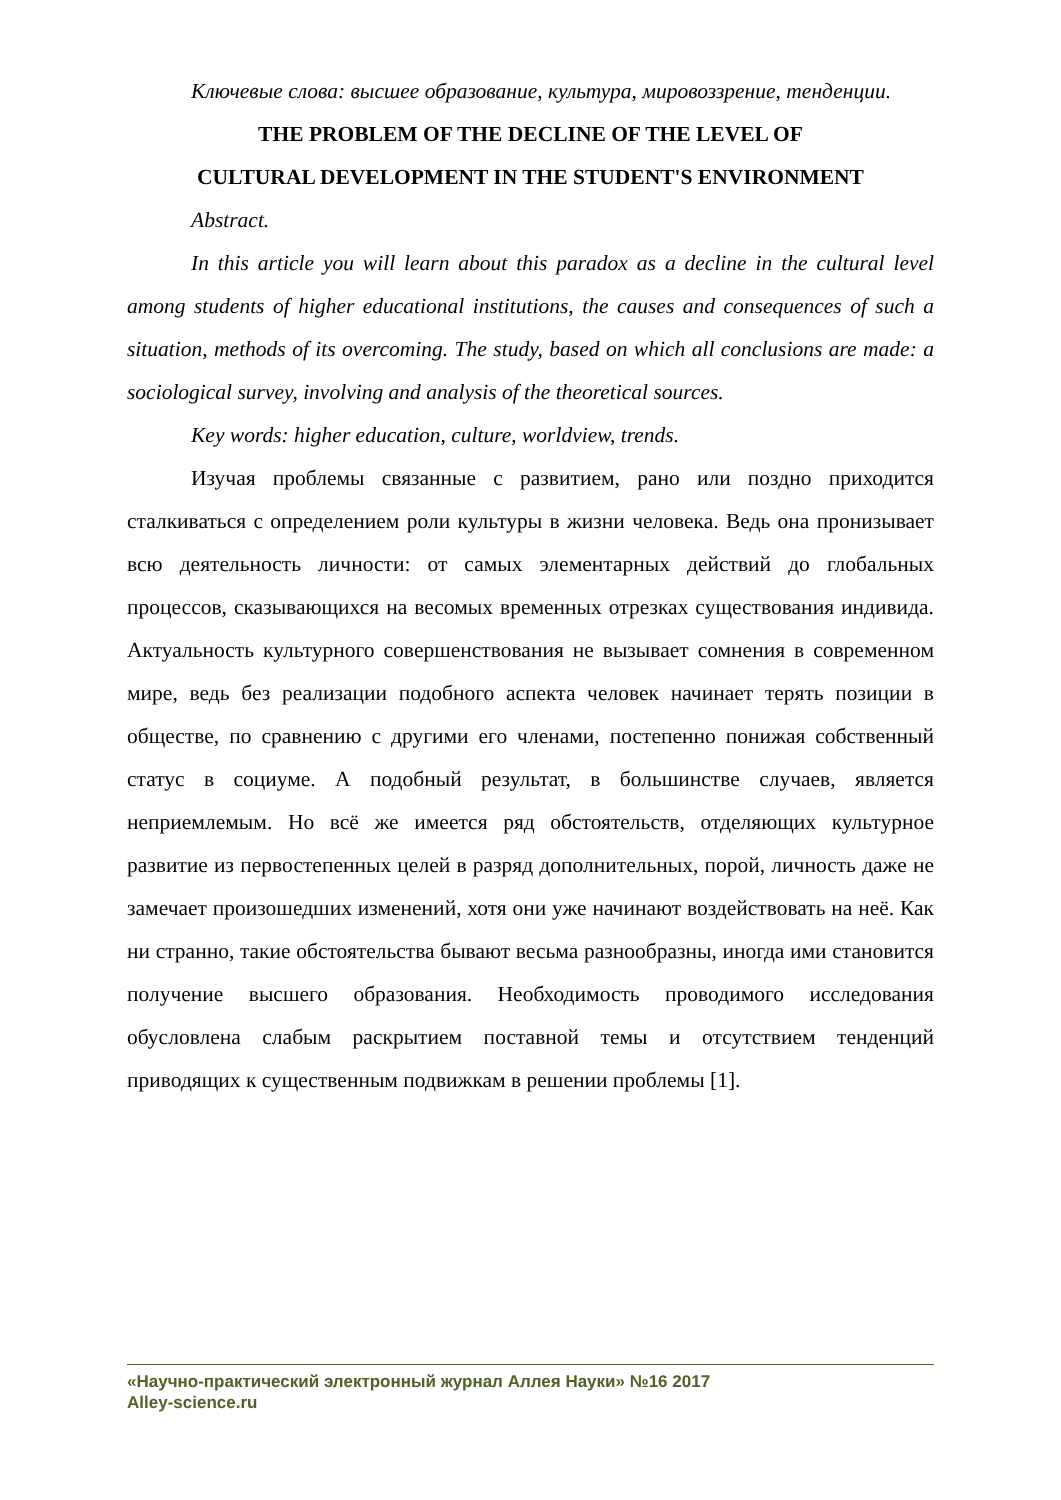Ключевые слова: высшее образование, культура, мировоззрение, тенденции.
THE PROBLEM OF THE DECLINE OF THE LEVEL OF
CULTURAL DEVELOPMENT IN THE STUDENT'S ENVIRONMENT
Abstract.
In this article you will learn about this paradox as a decline in the cultural level among students of higher educational institutions, the causes and consequences of such a situation, methods of its overcoming. The study, based on which all conclusions are made: a sociological survey, involving and analysis of the theoretical sources.
Key words: higher education, culture, worldview, trends.
Изучая проблемы связанные с развитием, рано или поздно приходится сталкиваться с определением роли культуры в жизни человека. Ведь она пронизывает всю деятельность личности: от самых элементарных действий до глобальных процессов, сказывающихся на весомых временных отрезках существования индивида. Актуальность культурного совершенствования не вызывает сомнения в современном мире, ведь без реализации подобного аспекта человек начинает терять позиции в обществе, по сравнению с другими его членами, постепенно понижая собственный статус в социуме. А подобный результат, в большинстве случаев, является неприемлемым. Но всё же имеется ряд обстоятельств, отделяющих культурное развитие из первостепенных целей в разряд дополнительных, порой, личность даже не замечает произошедших изменений, хотя они уже начинают воздействовать на неё. Как ни странно, такие обстоятельства бывают весьма разнообразны, иногда ими становится получение высшего образования. Необходимость проводимого исследования обусловлена слабым раскрытием поставной темы и отсутствием тенденций приводящих к существенным подвижкам в решении проблемы [1].
«Научно-практический электронный журнал Аллея Науки» №16 2017
Alley-science.ru